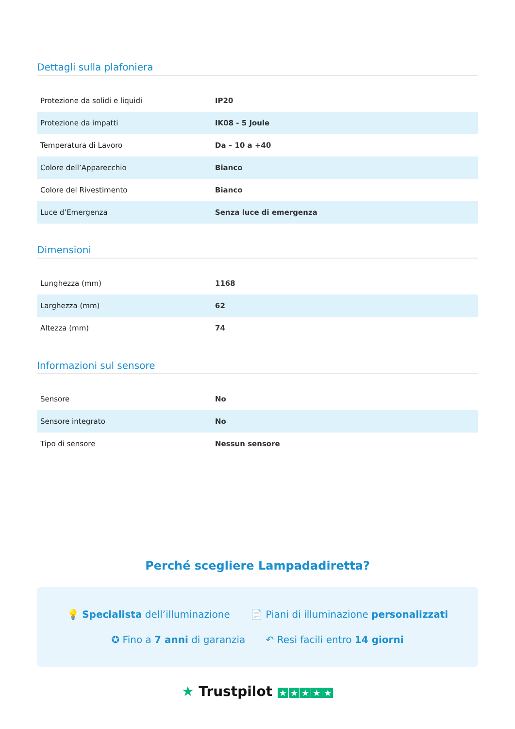Dettagli sulla plafoniera
| Protezione da solidi e liquidi | IP20 |
| Protezione da impatti | IK08 - 5 Joule |
| Temperatura di Lavoro | Da – 10 a +40 |
| Colore dell’Apparecchio | Bianco |
| Colore del Rivestimento | Bianco |
| Luce d’Emergenza | Senza luce di emergenza |
Dimensioni
| Lunghezza (mm) | 1168 |
| Larghezza (mm) | 62 |
| Altezza (mm) | 74 |
Informazioni sul sensore
| Sensore | No |
| Sensore integrato | No |
| Tipo di sensore | Nessun sensore |
Perché scegliere Lampadadiretta?
💡 Specialista dell’illuminazione 📄 Piani di illuminazione personalizzati
✪ Fino a 7 anni di garanzia ↶ Resi facili entro 14 giorni
★ Trustpilot ★ ★ ★ ★ ★